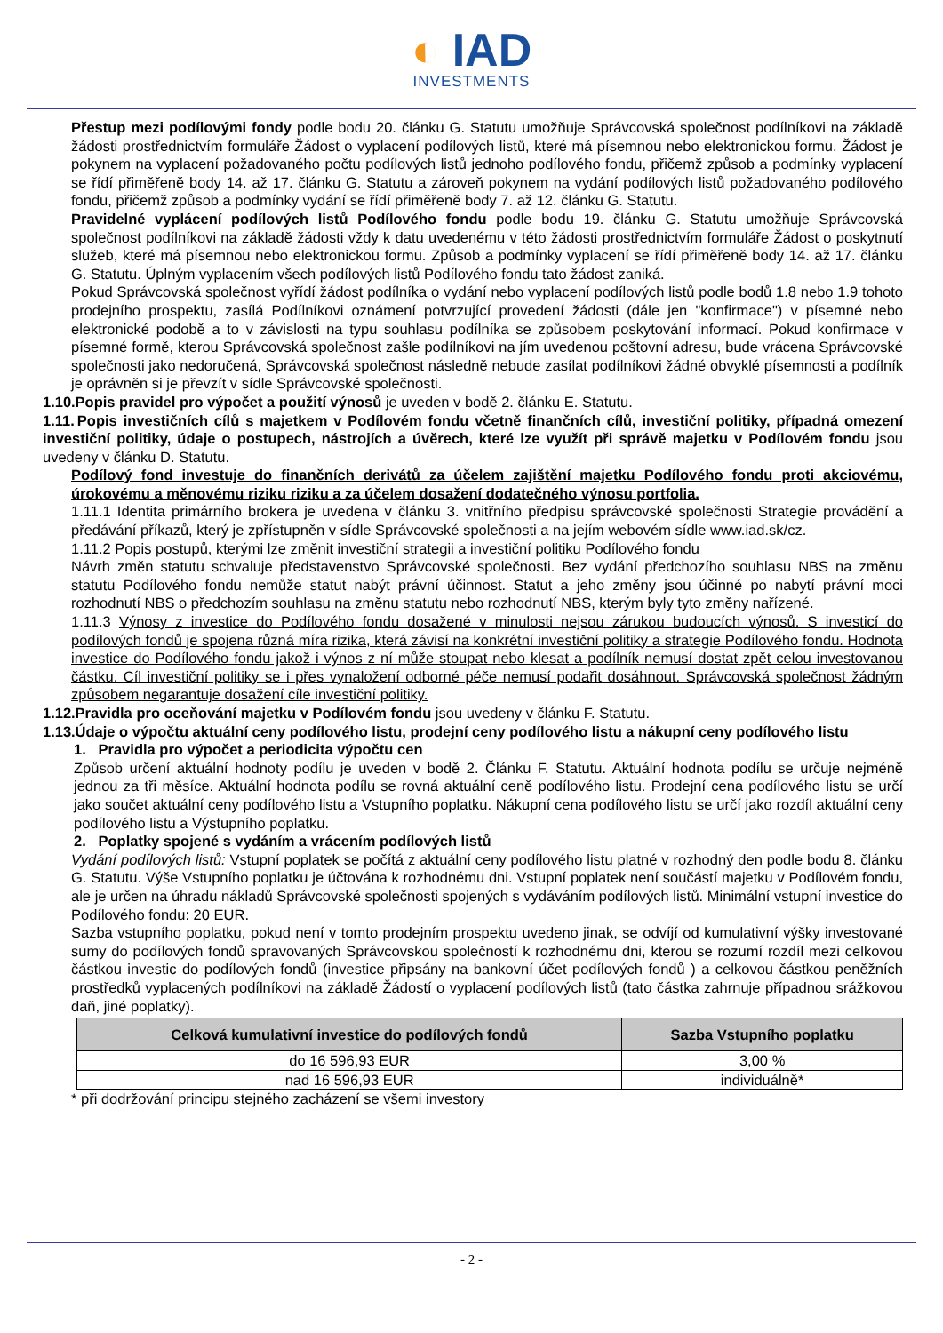◐ IAD
INVESTMENTS
Přestup mezi podílovými fondy podle bodu 20. článku G. Statutu umožňuje Správcovská společnost podílníkovi na základě žádosti prostřednictvím formuláře Žádost o vyplacení podílových listů, které má písemnou nebo elektronickou formu. Žádost je pokynem na vyplacení požadovaného počtu podílových listů jednoho podílového fondu, přičemž způsob a podmínky vyplacení se řídí přiměřeně body 14. až 17. článku G. Statutu a zároveň pokynem na vydání podílových listů požadovaného podílového fondu, přičemž způsob a podmínky vydání se řídí přiměřeně body 7. až 12. článku G. Statutu.
Pravidelné vyplácení podílových listů Podílového fondu podle bodu 19. článku G. Statutu umožňuje Správcovská společnost podílníkovi na základě žádosti vždy k datu uvedenému v této žádosti prostřednictvím formuláře Žádost o poskytnutí služeb, které má písemnou nebo elektronickou formu. Způsob a podmínky vyplacení se řídí přiměřeně body 14. až 17. článku G. Statutu. Úplným vyplacením všech podílových listů Podílového fondu tato žádost zaniká.
Pokud Správcovská společnost vyřídí žádost podílníka o vydání nebo vyplacení podílových listů podle bodů 1.8 nebo 1.9 tohoto prodejního prospektu, zasílá Podílníkovi oznámení potvrzující provedení žádosti (dále jen "konfirmace") v písemné nebo elektronické podobě a to v závislosti na typu souhlasu podílníka se způsobem poskytování informací. Pokud konfirmace v písemné formě, kterou Správcovská společnost zašle podílníkovi na jím uvedenou poštovní adresu, bude vrácena Správcovské společnosti jako nedoručená, Správcovská společnost následně nebude zasílat podílníkovi žádné obvyklé písemnosti a podílník je oprávněn si je převzít v sídle Správcovské společnosti.
1.10. Popis pravidel pro výpočet a použití výnosů je uveden v bodě 2. článku E. Statutu.
1.11. Popis investičních cílů s majetkem v Podílovém fondu včetně finančních cílů, investiční politiky, případná omezení investiční politiky, údaje o postupech, nástrojích a úvěrech, které lze využít při správě majetku v Podílovém fondu jsou uvedeny v článku D. Statutu.
Podílový fond investuje do finančních derivátů za účelem zajištění majetku Podílového fondu proti akciovému, úrokovému a měnovému riziku riziku a za účelem dosažení dodatečného výnosu portfolia.
1.11.1 Identita primárního brokera je uvedena v článku 3. vnitřního předpisu správcovské společnosti Strategie provádění a předávání příkazů, který je zpřístupněn v sídle Správcovské společnosti a na jejím webovém sídle www.iad.sk/cz.
1.11.2 Popis postupů, kterými lze změnit investiční strategii a investiční politiku Podílového fondu
Návrh změn statutu schvaluje představenstvo Správcovské společnosti. Bez vydání předchozího souhlasu NBS na změnu statutu Podílového fondu nemůže statut nabýt právní účinnost. Statut a jeho změny jsou účinné po nabytí právní moci rozhodnutí NBS o předchozím souhlasu na změnu statutu nebo rozhodnutí NBS, kterým byly tyto změny nařízené.
1.11.3 Výnosy z investice do Podílového fondu dosažené v minulosti nejsou zárukou budoucích výnosů. S investicí do podílových fondů je spojena různá míra rizika, která závisí na konkrétní investiční politiky a strategie Podílového fondu. Hodnota investice do Podílového fondu jakož i výnos z ní může stoupat nebo klesat a podílník nemusí dostat zpět celou investovanou částku. Cíl investiční politiky se i přes vynaložení odborné péče nemusí podařit dosáhnout. Správcovská společnost žádným způsobem negarantuje dosažení cíle investiční politiky.
1.12. Pravidla pro oceňování majetku v Podílovém fondu jsou uvedeny v článku F. Statutu.
1.13. Údaje o výpočtu aktuální ceny podílového listu, prodejní ceny podílového listu a nákupní ceny podílového listu
1. Pravidla pro výpočet a periodicita výpočtu cen
Způsob určení aktuální hodnoty podílu je uveden v bodě 2. Článku F. Statutu. Aktuální hodnota podílu se určuje nejméně jednou za tři měsíce. Aktuální hodnota podílu se rovná aktuální ceně podílového listu. Prodejní cena podílového listu se určí jako součet aktuální ceny podílového listu a Vstupního poplatku. Nákupní cena podílového listu se určí jako rozdíl aktuální ceny podílového listu a Výstupního poplatku.
2. Poplatky spojené s vydáním a vrácením podílových listů
Vydání podílových listů: Vstupní poplatek se počítá z aktuální ceny podílového listu platné v rozhodný den podle bodu 8. článku G. Statutu. Výše Vstupního poplatku je účtována k rozhodnému dni. Vstupní poplatek není součástí majetku v Podílovém fondu, ale je určen na úhradu nákladů Správcovské společnosti spojených s vydáváním podílových listů. Minimální vstupní investice do Podílového fondu: 20 EUR.
Sazba vstupního poplatku, pokud není v tomto prodejním prospektu uvedeno jinak, se odvíjí od kumulativní výšky investované sumy do podílových fondů spravovaných Správcovskou společností k rozhodnému dni, kterou se rozumí rozdíl mezi celkovou částkou investic do podílových fondů (investice připsány na bankovní účet podílových fondů ) a celkovou částkou peněžních prostředků vyplacených podílníkovi na základě Žádostí o vyplacení podílových listů (tato částka zahrnuje případnou srážkovou daň, jiné poplatky).
| Celková kumulativní investice do podílových fondů | Sazba Vstupního poplatku |
| --- | --- |
| do 16 596,93 EUR | 3,00 % |
| nad 16 596,93 EUR | individuálně* |
* při dodržování principu stejného zacházení se všemi investory
- 2 -